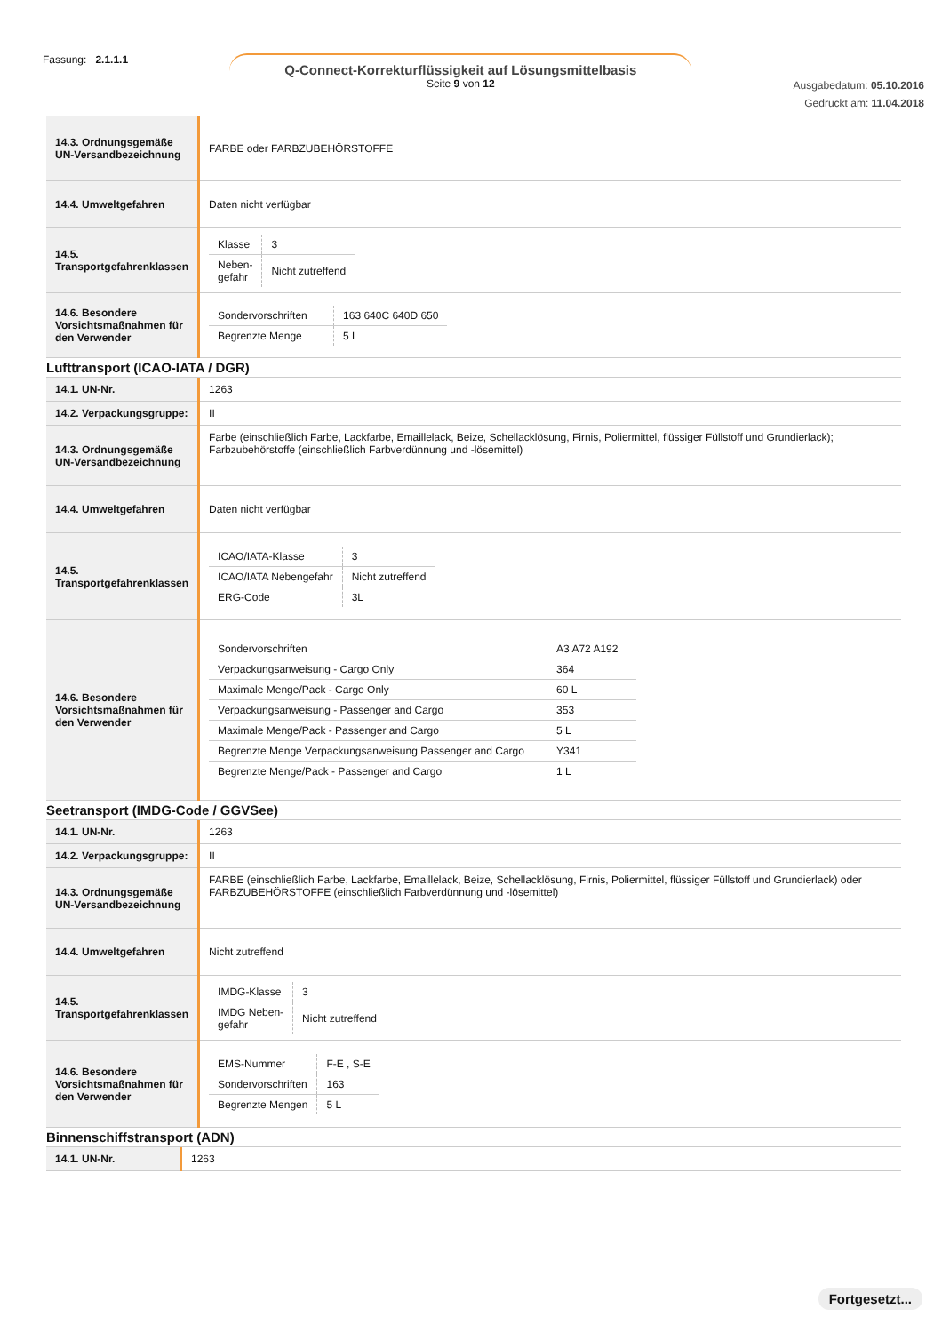Fassung: 2.1.1.1
Q-Connect-Korrekturflüssigkeit auf Lösungsmittelbasis
Seite 9 von 12
Ausgabedatum: 05.10.2016
Gedruckt am: 11.04.2018
| 14.3. Ordnungsgemäße UN-Versandbezeichnung | FARBE oder FARBZUBEHÖRSTOFFE |
| 14.4. Umweltgefahren | Daten nicht verfügbar |
| 14.5. Transportgefahrenklassen | / Klasse / 3 / / Neben- gefahr / Nicht zutreffend / |
| 14.6. Besondere Vorsichtsmaßnahmen für den Verwender | / Sondervorschriften / 163 640C 640D 650 / / Begrenzte Menge / 5 L / |
Lufttransport (ICAO-IATA / DGR)
| 14.1. UN-Nr. | 1263 |
| 14.2. Verpackungsgruppe: | II |
| 14.3. Ordnungsgemäße UN-Versandbezeichnung | Farbe (einschließlich Farbe, Lackfarbe, Emaillelack, Beize, Schellacklösung, Firnis, Poliermittel, flüssiger Füllstoff und Grundierlack); Farbzubehörstoffe (einschließlich Farbverdünnung und -lösemittel) |
| 14.4. Umweltgefahren | Daten nicht verfügbar |
| 14.5. Transportgefahrenklassen | / ICAO/IATA-Klasse / 3 / / ICAO/IATA Nebengefahr / Nicht zutreffend / / ERG-Code / 3L / |
| 14.6. Besondere Vorsichtsmaßnahmen für den Verwender | / Sondervorschriften / A3 A72 A192 / / Verpackungsanweisung - Cargo Only / 364 / / Maximale Menge/Pack - Cargo Only / 60 L / / Verpackungsanweisung - Passenger and Cargo / 353 / / Maximale Menge/Pack - Passenger and Cargo / 5 L / / Begrenzte Menge Verpackungsanweisung Passenger and Cargo / Y341 / / Begrenzte Menge/Pack - Passenger and Cargo / 1 L / |
Seetransport (IMDG-Code / GGVSee)
| 14.1. UN-Nr. | 1263 |
| 14.2. Verpackungsgruppe: | II |
| 14.3. Ordnungsgemäße UN-Versandbezeichnung | FARBE (einschließlich Farbe, Lackfarbe, Emaillelack, Beize, Schellacklösung, Firnis, Poliermittel, flüssiger Füllstoff und Grundierlack) oder FARBZUBEHÖRSTOFFE (einschließlich Farbverdünnung und -lösemittel) |
| 14.4. Umweltgefahren | Nicht zutreffend |
| 14.5. Transportgefahrenklassen | / IMDG-Klasse / 3 / / IMDG Neben- gefahr / Nicht zutreffend / |
| 14.6. Besondere Vorsichtsmaßnahmen für den Verwender | / EMS-Nummer / F-E , S-E / / Sondervorschriften / 163 / / Begrenzte Mengen / 5 L / |
Binnenschiffstransport (ADN)
| 14.1. UN-Nr. | 1263 |
Fortgesetzt...